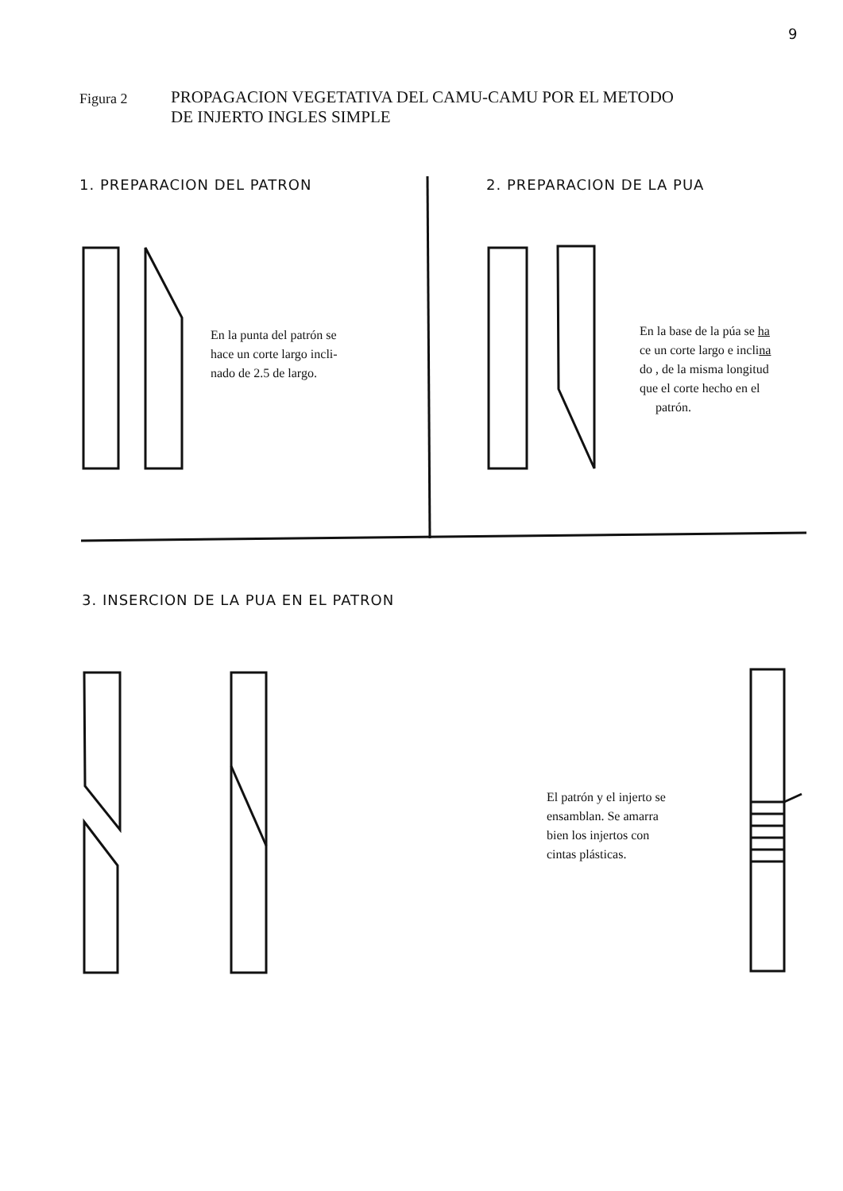9
Figura 2
PROPAGACION VEGETATIVA DEL CAMU-CAMU POR EL METODO
DE INJERTO INGLES SIMPLE
1. PREPARACION DEL PATRON 2. PREPARACION DE LA PUA
En la punta del patrón se
hace un corte largo incli-
nado de 2.5 de largo.
En la base de la púa se ha
ce un corte largo e inclina
do , de la misma longitud
que el corte hecho en el
patrón.
3. INSERCION DE LA PUA EN EL PATRON
El patrón y el injerto se
ensamblan. Se amarra
bien los injertos con
cintas plásticas.